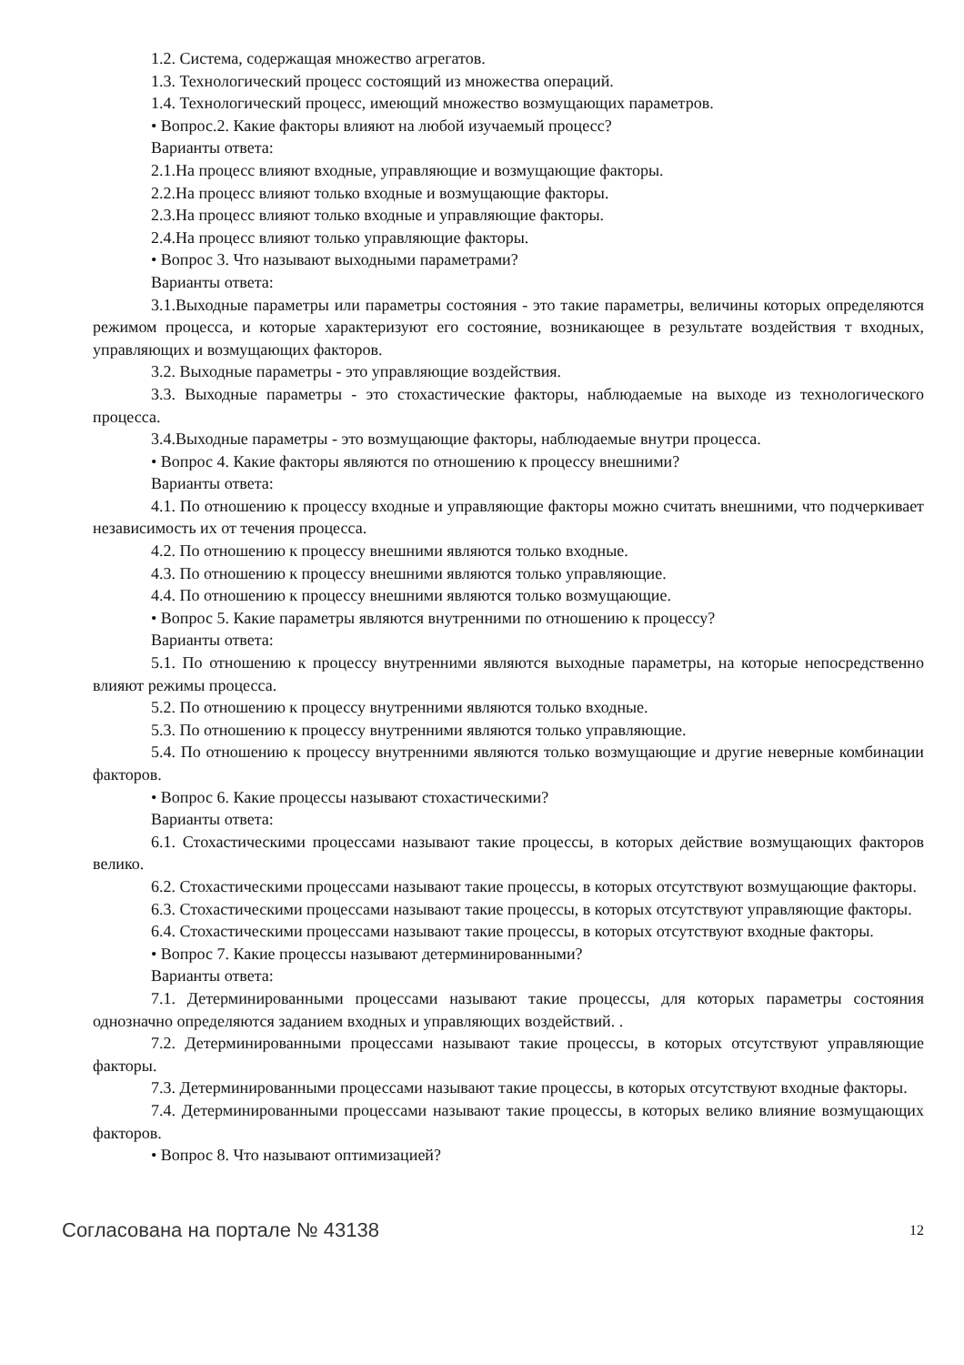1.2. Система, содержащая множество агрегатов.
1.3. Технологический процесс состоящий из множества операций.
1.4. Технологический процесс, имеющий множество возмущающих параметров.
• Вопрос.2. Какие факторы влияют на любой изучаемый процесс?
Варианты ответа:
2.1.На процесс влияют входные, управляющие и возмущающие факторы.
2.2.На процесс влияют только входные и возмущающие факторы.
2.3.На процесс влияют только входные и управляющие факторы.
2.4.На процесс влияют только управляющие факторы.
• Вопрос 3. Что называют выходными параметрами?
Варианты ответа:
3.1.Выходные параметры или параметры состояния - это такие параметры, величины которых определяются режимом процесса, и которые характеризуют его состояние, возникающее в результате воздействия т входных, управляющих и возмущающих факторов.
3.2. Выходные параметры - это управляющие воздействия.
3.3. Выходные параметры - это стохастические факторы, наблюдаемые на выходе из технологического процесса.
3.4.Выходные параметры - это возмущающие факторы, наблюдаемые внутри процесса.
• Вопрос 4. Какие факторы являются по отношению к процессу внешними?
Варианты ответа:
4.1. По отношению к процессу входные и управляющие факторы можно считать внешними, что подчеркивает независимость их от течения процесса.
4.2. По отношению к процессу внешними являются только входные.
4.3. По отношению к процессу внешними являются только управляющие.
4.4. По отношению к процессу внешними являются только возмущающие.
• Вопрос 5. Какие параметры являются внутренними по отношению к процессу?
Варианты ответа:
5.1. По отношению к процессу внутренними являются выходные параметры, на которые непосредственно влияют режимы процесса.
5.2. По отношению к процессу внутренними являются только входные.
5.3. По отношению к процессу внутренними являются только управляющие.
5.4. По отношению к процессу внутренними являются только возмущающие и другие неверные комбинации факторов.
• Вопрос 6. Какие процессы называют стохастическими?
Варианты ответа:
6.1. Стохастическими процессами называют такие процессы, в которых действие возмущающих факторов велико.
6.2. Стохастическими процессами называют такие процессы, в которых отсутствуют возмущающие факторы.
6.3. Стохастическими процессами называют такие процессы, в которых отсутствуют управляющие факторы.
6.4. Стохастическими процессами называют такие процессы, в которых отсутствуют входные факторы.
• Вопрос 7. Какие процессы называют детерминированными?
Варианты ответа:
7.1. Детерминированными процессами называют такие процессы, для которых параметры состояния однозначно определяются заданием входных и управляющих воздействий. .
7.2. Детерминированными процессами называют такие процессы, в которых отсутствуют управляющие факторы.
7.3. Детерминированными процессами называют такие процессы, в которых отсутствуют входные факторы.
7.4. Детерминированными процессами называют такие процессы, в которых велико влияние возмущающих факторов.
• Вопрос 8. Что называют оптимизацией?
Согласована на портале № 43138 12